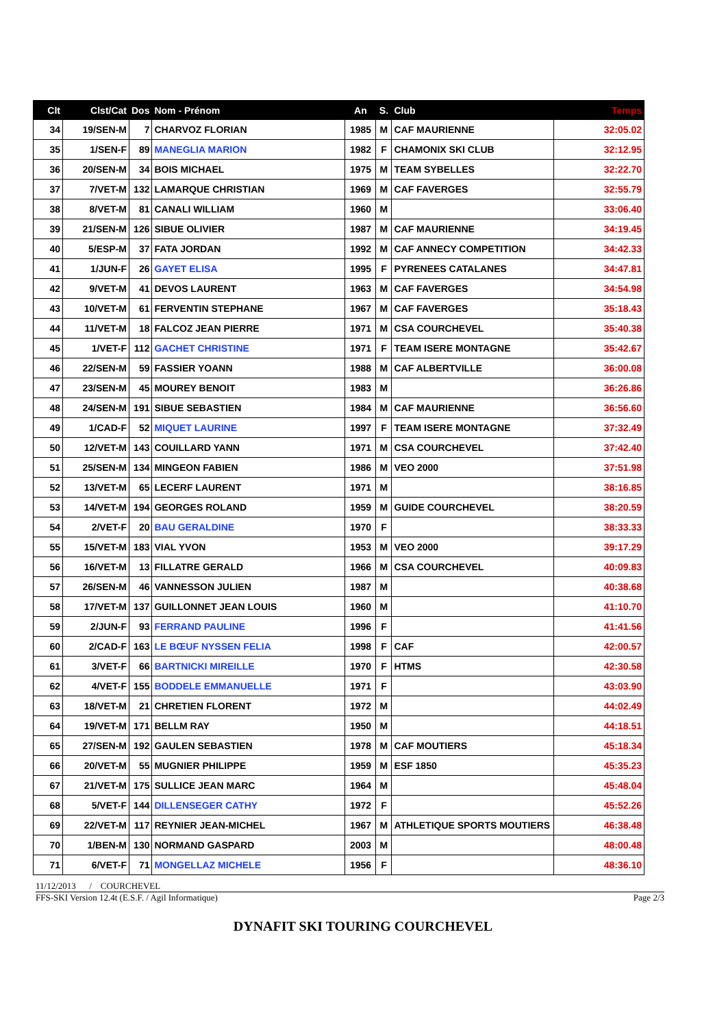| Clt | Clst/Cat | Dos | Nom - Prénom | An | S. | Club | Temps |
| --- | --- | --- | --- | --- | --- | --- | --- |
| 34 | 19/SEN-M | 7 | CHARVOZ FLORIAN | 1985 | M | CAF MAURIENNE | 32:05.02 |
| 35 | 1/SEN-F | 89 | MANEGLIA MARION | 1982 | F | CHAMONIX SKI CLUB | 32:12.95 |
| 36 | 20/SEN-M | 34 | BOIS MICHAEL | 1975 | M | TEAM SYBELLES | 32:22.70 |
| 37 | 7/VET-M | 132 | LAMARQUE CHRISTIAN | 1969 | M | CAF FAVERGES | 32:55.79 |
| 38 | 8/VET-M | 81 | CANALI WILLIAM | 1960 | M | | 33:06.40 |
| 39 | 21/SEN-M | 126 | SIBUE OLIVIER | 1987 | M | CAF MAURIENNE | 34:19.45 |
| 40 | 5/ESP-M | 37 | FATA JORDAN | 1992 | M | CAF ANNECY COMPETITION | 34:42.33 |
| 41 | 1/JUN-F | 26 | GAYET ELISA | 1995 | F | PYRENEES CATALANES | 34:47.81 |
| 42 | 9/VET-M | 41 | DEVOS LAURENT | 1963 | M | CAF FAVERGES | 34:54.98 |
| 43 | 10/VET-M | 61 | FERVENTIN STEPHANE | 1967 | M | CAF FAVERGES | 35:18.43 |
| 44 | 11/VET-M | 18 | FALCOZ JEAN PIERRE | 1971 | M | CSA COURCHEVEL | 35:40.38 |
| 45 | 1/VET-F | 112 | GACHET CHRISTINE | 1971 | F | TEAM ISERE MONTAGNE | 35:42.67 |
| 46 | 22/SEN-M | 59 | FASSIER YOANN | 1988 | M | CAF ALBERTVILLE | 36:00.08 |
| 47 | 23/SEN-M | 45 | MOUREY BENOIT | 1983 | M | | 36:26.86 |
| 48 | 24/SEN-M | 191 | SIBUE SEBASTIEN | 1984 | M | CAF MAURIENNE | 36:56.60 |
| 49 | 1/CAD-F | 52 | MIQUET LAURINE | 1997 | F | TEAM ISERE MONTAGNE | 37:32.49 |
| 50 | 12/VET-M | 143 | COUILLARD YANN | 1971 | M | CSA COURCHEVEL | 37:42.40 |
| 51 | 25/SEN-M | 134 | MINGEON FABIEN | 1986 | M | VEO 2000 | 37:51.98 |
| 52 | 13/VET-M | 65 | LECERF LAURENT | 1971 | M | | 38:16.85 |
| 53 | 14/VET-M | 194 | GEORGES ROLAND | 1959 | M | GUIDE COURCHEVEL | 38:20.59 |
| 54 | 2/VET-F | 20 | BAU GERALDINE | 1970 | F | | 38:33.33 |
| 55 | 15/VET-M | 183 | VIAL YVON | 1953 | M | VEO 2000 | 39:17.29 |
| 56 | 16/VET-M | 13 | FILLATRE GERALD | 1966 | M | CSA COURCHEVEL | 40:09.83 |
| 57 | 26/SEN-M | 46 | VANNESSON JULIEN | 1987 | M | | 40:38.68 |
| 58 | 17/VET-M | 137 | GUILLONNET JEAN LOUIS | 1960 | M | | 41:10.70 |
| 59 | 2/JUN-F | 93 | FERRAND PAULINE | 1996 | F | | 41:41.56 |
| 60 | 2/CAD-F | 163 | LE BŒUF NYSSEN FELIA | 1998 | F | CAF | 42:00.57 |
| 61 | 3/VET-F | 66 | BARTNICKI MIREILLE | 1970 | F | HTMS | 42:30.58 |
| 62 | 4/VET-F | 155 | BODDELE EMMANUELLE | 1971 | F | | 43:03.90 |
| 63 | 18/VET-M | 21 | CHRETIEN FLORENT | 1972 | M | | 44:02.49 |
| 64 | 19/VET-M | 171 | BELLM RAY | 1950 | M | | 44:18.51 |
| 65 | 27/SEN-M | 192 | GAULEN SEBASTIEN | 1978 | M | CAF MOUTIERS | 45:18.34 |
| 66 | 20/VET-M | 55 | MUGNIER PHILIPPE | 1959 | M | ESF 1850 | 45:35.23 |
| 67 | 21/VET-M | 175 | SULLICE JEAN MARC | 1964 | M | | 45:48.04 |
| 68 | 5/VET-F | 144 | DILLENSEGER CATHY | 1972 | F | | 45:52.26 |
| 69 | 22/VET-M | 117 | REYNIER JEAN-MICHEL | 1967 | M | ATHLETIQUE SPORTS MOUTIERS | 46:38.48 |
| 70 | 1/BEN-M | 130 | NORMAND GASPARD | 2003 | M | | 48:00.48 |
| 71 | 6/VET-F | 71 | MONGELLAZ MICHELE | 1956 | F | | 48:36.10 |
11/12/2013 / COURCHEVEL
FFS-SKI Version 12.4t (E.S.F. / Agil Informatique) Page 2/3
DYNAFIT SKI TOURING COURCHEVEL